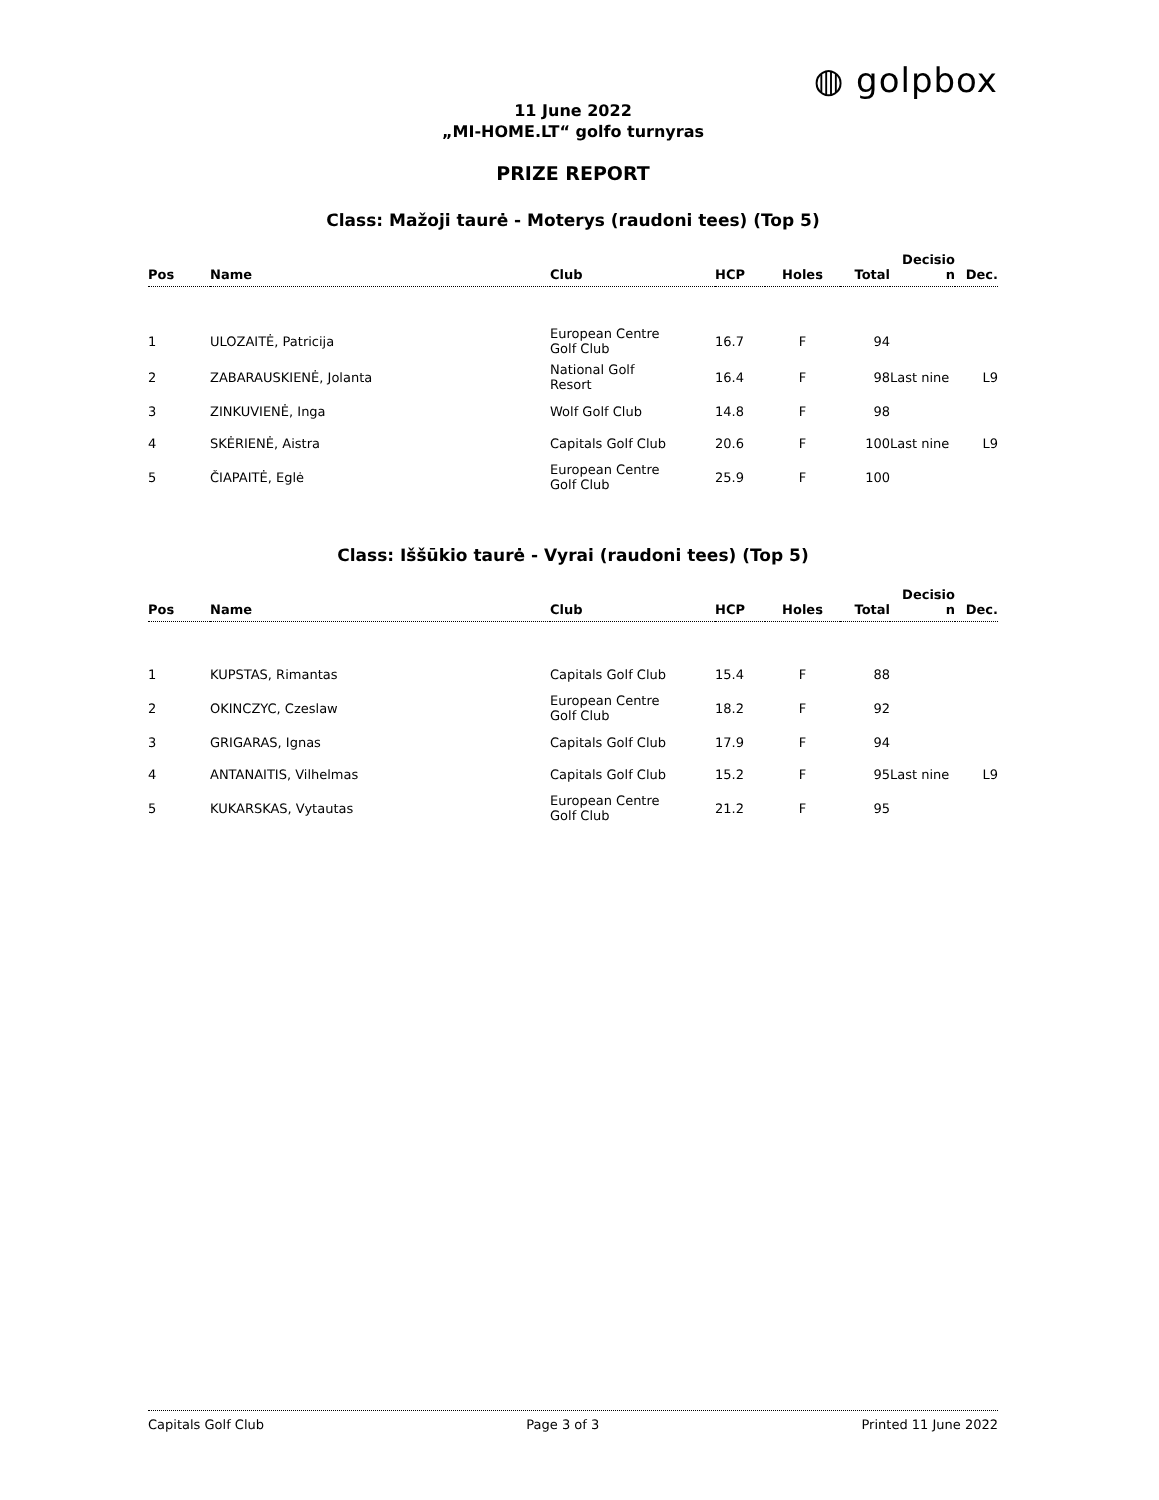◍ golpbox
11 June 2022
„MI-HOME.LT“ golfo turnyras
PRIZE REPORT
Class: Mažoji taurė - Moterys (raudoni tees) (Top 5)
| Pos | Name | Club | HCP | Holes | Total | Decisio n | Dec. |
| --- | --- | --- | --- | --- | --- | --- | --- |
| 1 | ULOZAITĖ, Patricija | European Centre Golf Club | 16.7 | F | 94 | | |
| 2 | ZABARAUSKIENĖ, Jolanta | National Golf Resort | 16.4 | F | 98 | Last nine | L9 |
| 3 | ZINKUVIENĖ, Inga | Wolf Golf Club | 14.8 | F | 98 | | |
| 4 | SKĖRIENĖ, Aistra | Capitals Golf Club | 20.6 | F | 100 | Last nine | L9 |
| 5 | ČIAPAITĖ, Eglė | European Centre Golf Club | 25.9 | F | 100 | | |
Class: Iššūkio taurė - Vyrai (raudoni tees) (Top 5)
| Pos | Name | Club | HCP | Holes | Total | Decisio n | Dec. |
| --- | --- | --- | --- | --- | --- | --- | --- |
| 1 | KUPSTAS, Rimantas | Capitals Golf Club | 15.4 | F | 88 | | |
| 2 | OKINCZYC, Czeslaw | European Centre Golf Club | 18.2 | F | 92 | | |
| 3 | GRIGARAS, Ignas | Capitals Golf Club | 17.9 | F | 94 | | |
| 4 | ANTANAITIS, Vilhelmas | Capitals Golf Club | 15.2 | F | 95 | Last nine | L9 |
| 5 | KUKARSKAS, Vytautas | European Centre Golf Club | 21.2 | F | 95 | | |
Capitals Golf Club Page 3 of 3 Printed 11 June 2022